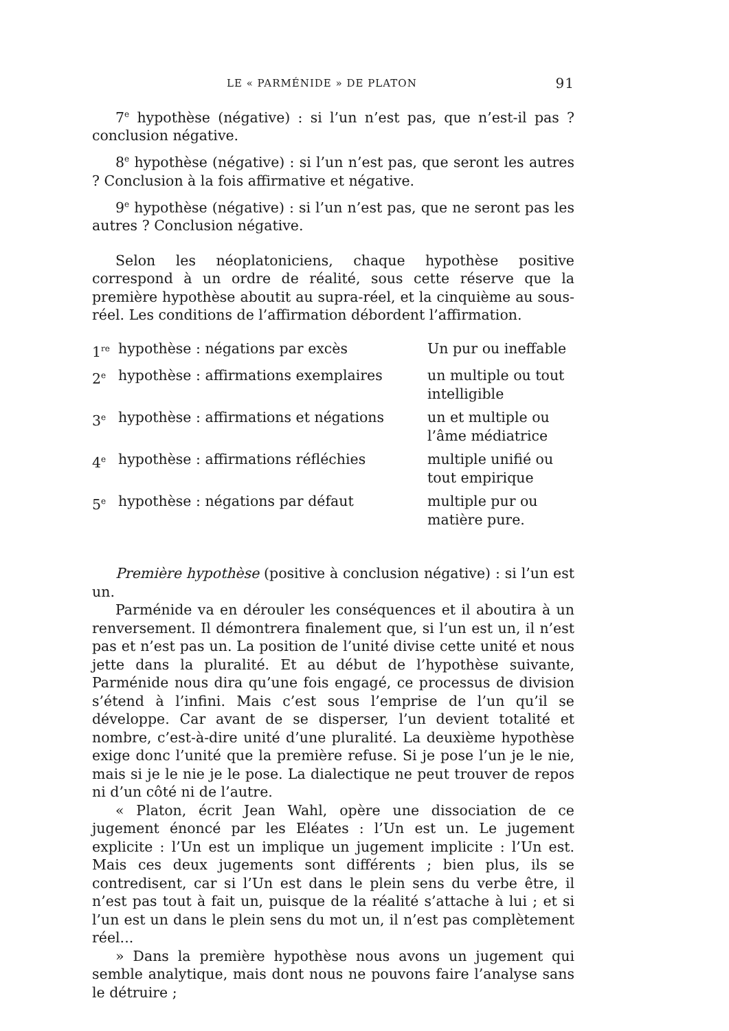LE « PARMÉNIDE » DE PLATON 91
7<sup>e</sup> hypothèse (négative) : si l’un n’est pas, que n’est-il pas ? conclusion négative.
8<sup>e</sup> hypothèse (négative) : si l’un n’est pas, que seront les autres ? Conclusion à la fois affirmative et négative.
9<sup>e</sup> hypothèse (négative) : si l’un n’est pas, que ne seront pas les autres ? Conclusion négative.
Selon les néoplatoniciens, chaque hypothèse positive correspond à un ordre de réalité, sous cette réserve que la première hypothèse aboutit au supra-réel, et la cinquième au sous-réel. Les conditions de l’affirmation débordent l’affirmation.
| 1<sup>re</sup> | hypothèse : négations par excès | Un pur ou ineffable |
| 2<sup>e</sup> | hypothèse : affirmations exemplaires | un multiple ou tout intelligible |
| 3<sup>e</sup> | hypothèse : affirmations et négations | un et multiple ou l’âme médiatrice |
| 4<sup>e</sup> | hypothèse : affirmations réfléchies | multiple unifié ou tout empirique |
| 5<sup>e</sup> | hypothèse : négations par défaut | multiple pur ou matière pure. |
Première hypothèse (positive à conclusion négative) : si l’un est un.
Parménide va en dérouler les conséquences et il aboutira à un renversement. Il démontrera finalement que, si l’un est un, il n’est pas et n’est pas un. La position de l’unité divise cette unité et nous jette dans la pluralité. Et au début de l’hypothèse suivante, Parménide nous dira qu’une fois engagé, ce processus de division s’étend à l’infini. Mais c’est sous l’emprise de l’un qu’il se développe. Car avant de se disperser, l’un devient totalité et nombre, c’est-à-dire unité d’une pluralité. La deuxième hypothèse exige donc l’unité que la première refuse. Si je pose l’un je le nie, mais si je le nie je le pose. La dialectique ne peut trouver de repos ni d’un côté ni de l’autre.
« Platon, écrit Jean Wahl, opère une dissociation de ce jugement énoncé par les Eléates : l’Un est un. Le jugement explicite : l’Un est un implique un jugement implicite : l’Un est. Mais ces deux jugements sont différents ; bien plus, ils se contredisent, car si l’Un est dans le plein sens du verbe être, il n’est pas tout à fait un, puisque de la réalité s’attache à lui ; et si l’un est un dans le plein sens du mot un, il n’est pas complètement réel...
» Dans la première hypothèse nous avons un jugement qui semble analytique, mais dont nous ne pouvons faire l’analyse sans le détruire ;